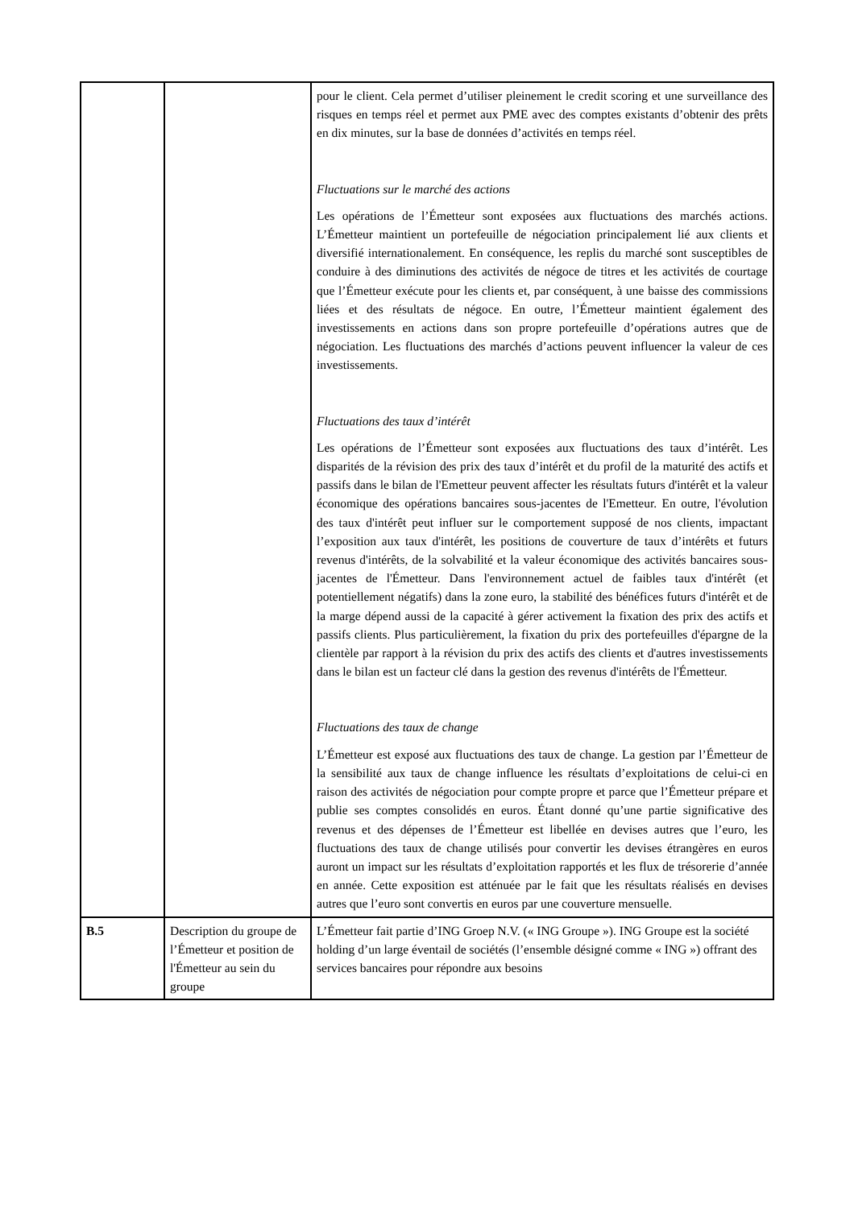| | | pour le client. Cela permet d’utiliser pleinement le credit scoring et une surveillance des risques en temps réel et permet aux PME avec des comptes existants d’obtenir des prêts en dix minutes, sur la base de données d’activités en temps réel. Fluctuations sur le marché des actions Les opérations de l’Émetteur sont exposées aux fluctuations des marchés actions. L’Émetteur maintient un portefeuille de négociation principalement lié aux clients et diversifié internationalement. En conséquence, les replis du marché sont susceptibles de conduire à des diminutions des activités de négoce de titres et les activités de courtage que l’Émetteur exécute pour les clients et, par conséquent, à une baisse des commissions liées et des résultats de négoce. En outre, l’Émetteur maintient également des investissements en actions dans son propre portefeuille d’opérations autres que de négociation. Les fluctuations des marchés d’actions peuvent influencer la valeur de ces investissements. Fluctuations des taux d’intérêt Les opérations de l’Émetteur sont exposées aux fluctuations des taux d’intérêt. Les disparités de la révision des prix des taux d’intérêt et du profil de la maturité des actifs et passifs dans le bilan de l'Emetteur peuvent affecter les résultats futurs d'intérêt et la valeur économique des opérations bancaires sous-jacentes de l'Emetteur. En outre, l'évolution des taux d'intérêt peut influer sur le comportement supposé de nos clients, impactant l’exposition aux taux d'intérêt, les positions de couverture de taux d’intérêts et futurs revenus d'intérêts, de la solvabilité et la valeur économique des activités bancaires sous-jacentes de l'Émetteur. Dans l'environnement actuel de faibles taux d'intérêt (et potentiellement négatifs) dans la zone euro, la stabilité des bénéfices futurs d'intérêt et de la marge dépend aussi de la capacité à gérer activement la fixation des prix des actifs et passifs clients. Plus particulièrement, la fixation du prix des portefeuilles d'épargne de la clientèle par rapport à la révision du prix des actifs des clients et d'autres investissements dans le bilan est un facteur clé dans la gestion des revenus d'intérêts de l'Émetteur. Fluctuations des taux de change L’Émetteur est exposé aux fluctuations des taux de change. La gestion par l’Émetteur de la sensibilité aux taux de change influence les résultats d’exploitations de celui-ci en raison des activités de négociation pour compte propre et parce que l’Émetteur prépare et publie ses comptes consolidés en euros. Étant donné qu’une partie significative des revenus et des dépenses de l’Émetteur est libellée en devises autres que l’euro, les fluctuations des taux de change utilisés pour convertir les devises étrangères en euros auront un impact sur les résultats d’exploitation rapportés et les flux de trésorerie d’année en année. Cette exposition est atténuée par le fait que les résultats réalisés en devises autres que l’euro sont convertis en euros par une couverture mensuelle. |
| B.5 | Description du groupe de l’Émetteur et position de l'Émetteur au sein du groupe | L’Émetteur fait partie d’ING Groep N.V. (« ING Groupe »). ING Groupe est la société holding d’un large éventail de sociétés (l’ensemble désigné comme « ING ») offrant des services bancaires pour répondre aux besoins |